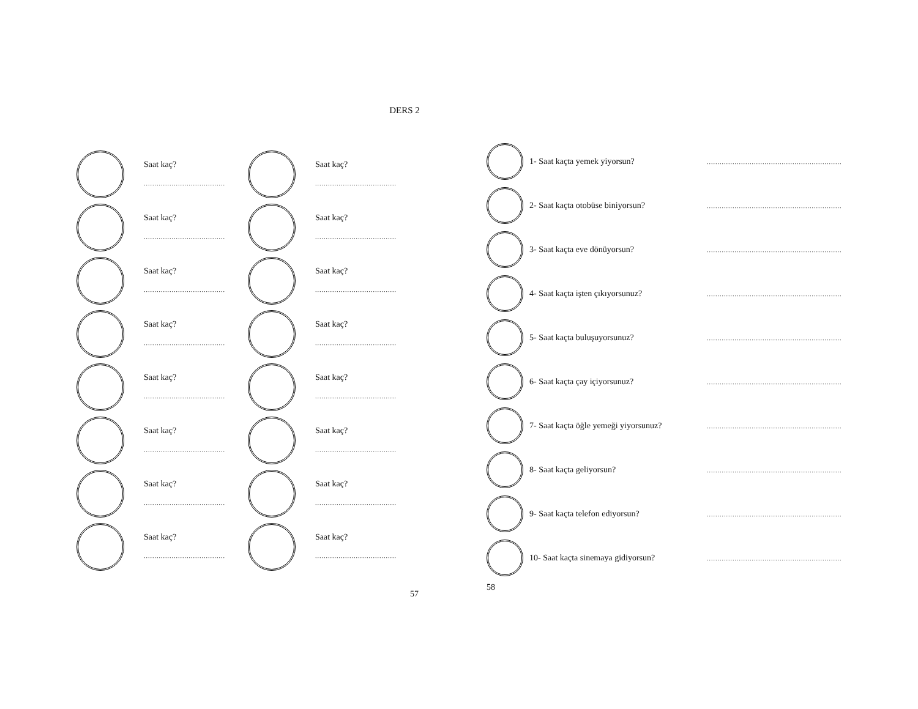DERS 2
Saat kaç?
......................................
Saat kaç?
......................................
Saat kaç?
......................................
Saat kaç?
......................................
Saat kaç?
......................................
Saat kaç?
......................................
Saat kaç?
......................................
Saat kaç?
......................................
Saat kaç?
......................................
Saat kaç?
......................................
Saat kaç?
......................................
Saat kaç?
......................................
Saat kaç?
......................................
Saat kaç?
......................................
Saat kaç?
......................................
Saat kaç?
......................................
57
1- Saat kaçta yemek yiyorsun?
...............................................................
2- Saat kaçta otobüse biniyorsun?
...............................................................
3- Saat kaçta eve dönüyorsun?
...............................................................
4- Saat kaçta işten çıkıyorsunuz?
...............................................................
5- Saat kaçta buluşuyorsunuz?
...............................................................
6- Saat kaçta çay içiyorsunuz?
...............................................................
7- Saat kaçta öğle yemeği yiyorsunuz?
...............................................................
8- Saat kaçta geliyorsun?
...............................................................
9- Saat kaçta telefon ediyorsun?
...............................................................
10- Saat kaçta sinemaya gidiyorsun?
...............................................................
58